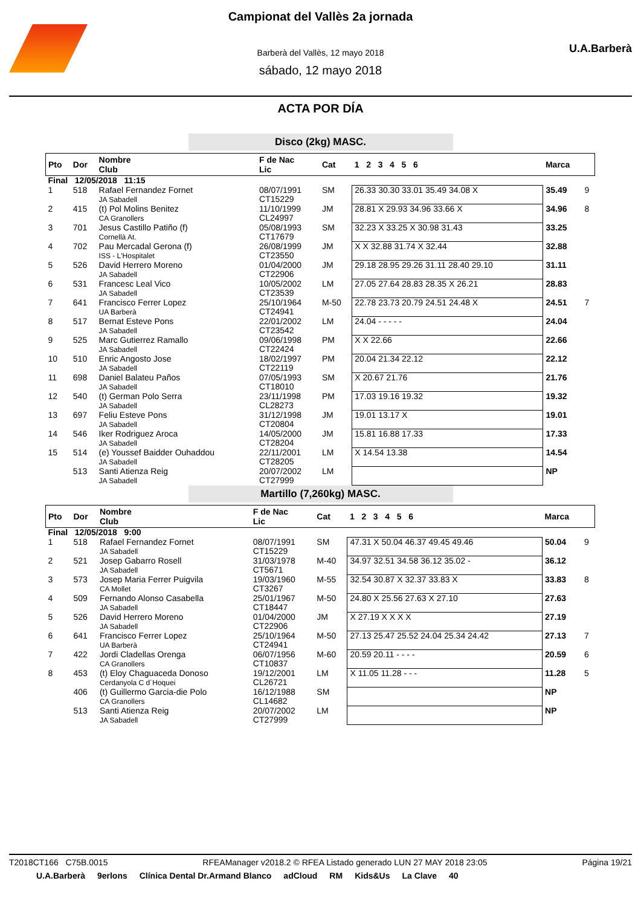U.A.Barberà
Campionat del Vallès 2a jornada
Barberà del Vallès, 12 mayo 2018
sábado, 12 mayo 2018
ACTA POR DÍA
Disco (2kg) MASC.
| Pto | Dor | Nombre Club | F de Nac Lic | Cat | 1 2 3 4 5 6 | Marca | |
| --- | --- | --- | --- | --- | --- | --- | --- |
| Final 12/05/2018 11:15 | | | | | | | |
| 1 | 518 | Rafael Fernandez Fornet JA Sabadell | 08/07/1991 CT15229 | SM | 26.33 30.30 33.01 35.49 34.08 X | 35.49 | 9 |
| 2 | 415 | (t) Pol Molins Benitez CA Granollers | 11/10/1999 CL24997 | JM | 28.81 X 29.93 34.96 33.66 X | 34.96 | 8 |
| 3 | 701 | Jesus Castillo Patiño (f) Cornellà At. | 05/08/1993 CT17679 | SM | 32.23 X 33.25 X 30.98 31.43 | 33.25 | |
| 4 | 702 | Pau Mercadal Gerona (f) ISS - L'Hospitalet | 26/08/1999 CT23550 | JM | X X 32.88 31.74 X 32.44 | 32.88 | |
| 5 | 526 | David Herrero Moreno JA Sabadell | 01/04/2000 CT22906 | JM | 29.18 28.95 29.26 31.11 28.40 29.10 | 31.11 | |
| 6 | 531 | Francesc Leal Vico JA Sabadell | 10/05/2002 CT23539 | LM | 27.05 27.64 28.83 28.35 X 26.21 | 28.83 | |
| 7 | 641 | Francisco Ferrer Lopez UA Barberà | 25/10/1964 CT24941 | M-50 | 22.78 23.73 20.79 24.51 24.48 X | 24.51 | 7 |
| 8 | 517 | Bernat Esteve Pons JA Sabadell | 22/01/2002 CT23542 | LM | 24.04 - - - - - | 24.04 | |
| 9 | 525 | Marc Gutierrez Ramallo JA Sabadell | 09/06/1998 CT22424 | PM | X X 22.66 | 22.66 | |
| 10 | 510 | Enric Angosto Jose JA Sabadell | 18/02/1997 CT22119 | PM | 20.04 21.34 22.12 | 22.12 | |
| 11 | 698 | Daniel Balateu Paños JA Sabadell | 07/05/1993 CT18010 | SM | X 20.67 21.76 | 21.76 | |
| 12 | 540 | (t) German Polo Serra JA Sabadell | 23/11/1998 CL28273 | PM | 17.03 19.16 19.32 | 19.32 | |
| 13 | 697 | Feliu Esteve Pons JA Sabadell | 31/12/1998 CT20804 | JM | 19.01 13.17 X | 19.01 | |
| 14 | 546 | Iker Rodriguez Aroca JA Sabadell | 14/05/2000 CT28204 | JM | 15.81 16.88 17.33 | 17.33 | |
| 15 | 514 | (e) Youssef Baidder Ouhaddou JA Sabadell | 22/11/2001 CT28205 | LM | X 14.54 13.38 | 14.54 | |
| | 513 | Santi Atienza Reig JA Sabadell | 20/07/2002 CT27999 | LM | | NP | |
Martillo (7,260kg) MASC.
| Pto | Dor | Nombre Club | F de Nac Lic | Cat | 1 2 3 4 5 6 | Marca | |
| --- | --- | --- | --- | --- | --- | --- | --- |
| Final 12/05/2018 9:00 | | | | | | | |
| 1 | 518 | Rafael Fernandez Fornet JA Sabadell | 08/07/1991 CT15229 | SM | 47.31 X 50.04 46.37 49.45 49.46 | 50.04 | 9 |
| 2 | 521 | Josep Gabarro Rosell JA Sabadell | 31/03/1978 CT5671 | M-40 | 34.97 32.51 34.58 36.12 35.02 - | 36.12 | |
| 3 | 573 | Josep Maria Ferrer Puigvila CA Mollet | 19/03/1960 CT3267 | M-55 | 32.54 30.87 X 32.37 33.83 X | 33.83 | 8 |
| 4 | 509 | Fernando Alonso Casabella JA Sabadell | 25/01/1967 CT18447 | M-50 | 24.80 X 25.56 27.63 X 27.10 | 27.63 | |
| 5 | 526 | David Herrero Moreno JA Sabadell | 01/04/2000 CT22906 | JM | X 27.19 X X X X | 27.19 | |
| 6 | 641 | Francisco Ferrer Lopez UA Barberà | 25/10/1964 CT24941 | M-50 | 27.13 25.47 25.52 24.04 25.34 24.42 | 27.13 | 7 |
| 7 | 422 | Jordi Cladellas Orenga CA Granollers | 06/07/1956 CT10837 | M-60 | 20.59 20.11 - - - - | 20.59 | 6 |
| 8 | 453 | (t) Eloy Chaguaceda Donoso Cerdanyola C d´Hoquei | 19/12/2001 CL26721 | LM | X 11.05 11.28 - - - | 11.28 | 5 |
| | 406 | (t) Guillermo Garcia-die Polo CA Granollers | 16/12/1988 CL14682 | SM | | NP | |
| | 513 | Santi Atienza Reig JA Sabadell | 20/07/2002 CT27999 | LM | | NP | |
T2018CT166 C75B.0015 RFEAManager v2018.2 © RFEA Listado generado LUN 27 MAY 2018 23:05 Página 19/21
U.A.Barberà 9erlons Clínica Dental Dr.Armand Blanco adCloud RM Kids&Us La Clave 40